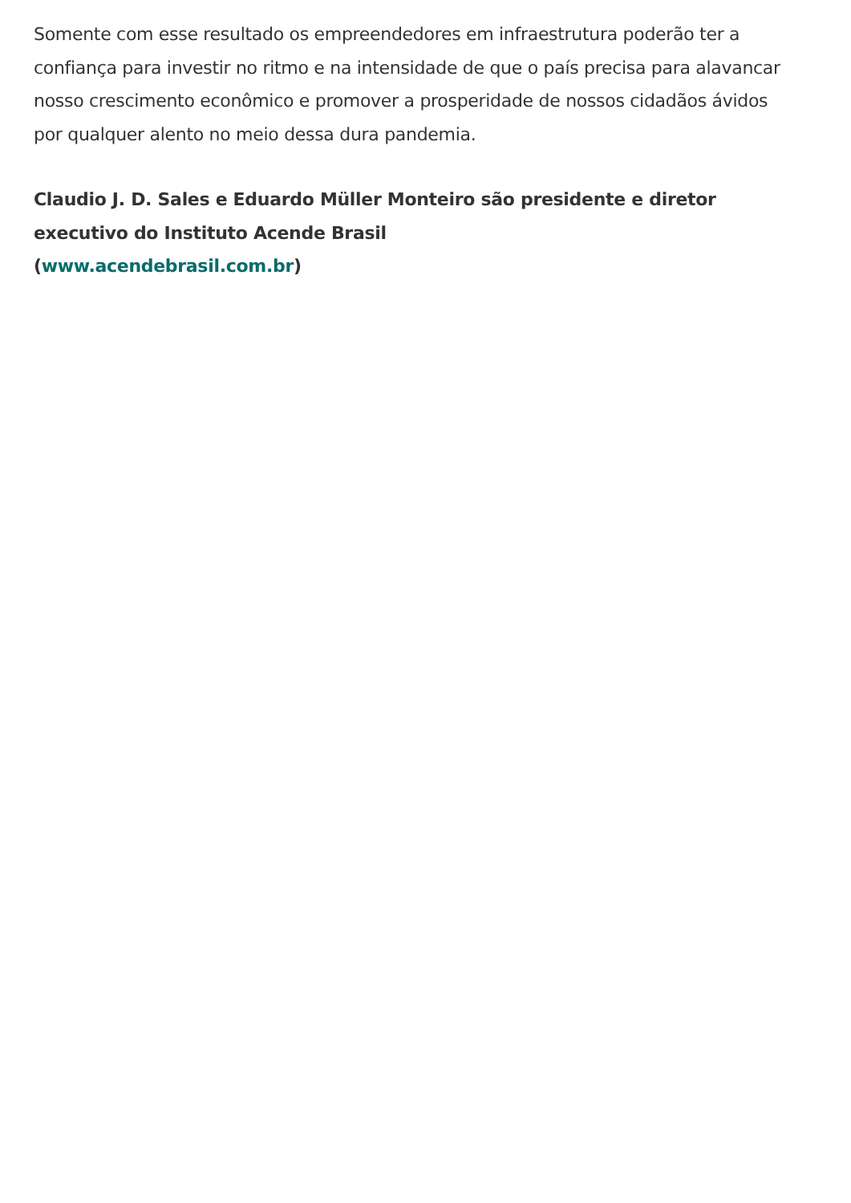Somente com esse resultado os empreendedores em infraestrutura poderão ter a confiança para investir no ritmo e na intensidade de que o país precisa para alavancar nosso crescimento econômico e promover a prosperidade de nossos cidadãos ávidos por qualquer alento no meio dessa dura pandemia.
Claudio J. D. Sales e Eduardo Müller Monteiro são presidente e diretor executivo do Instituto Acende Brasil
(www.acendebrasil.com.br)